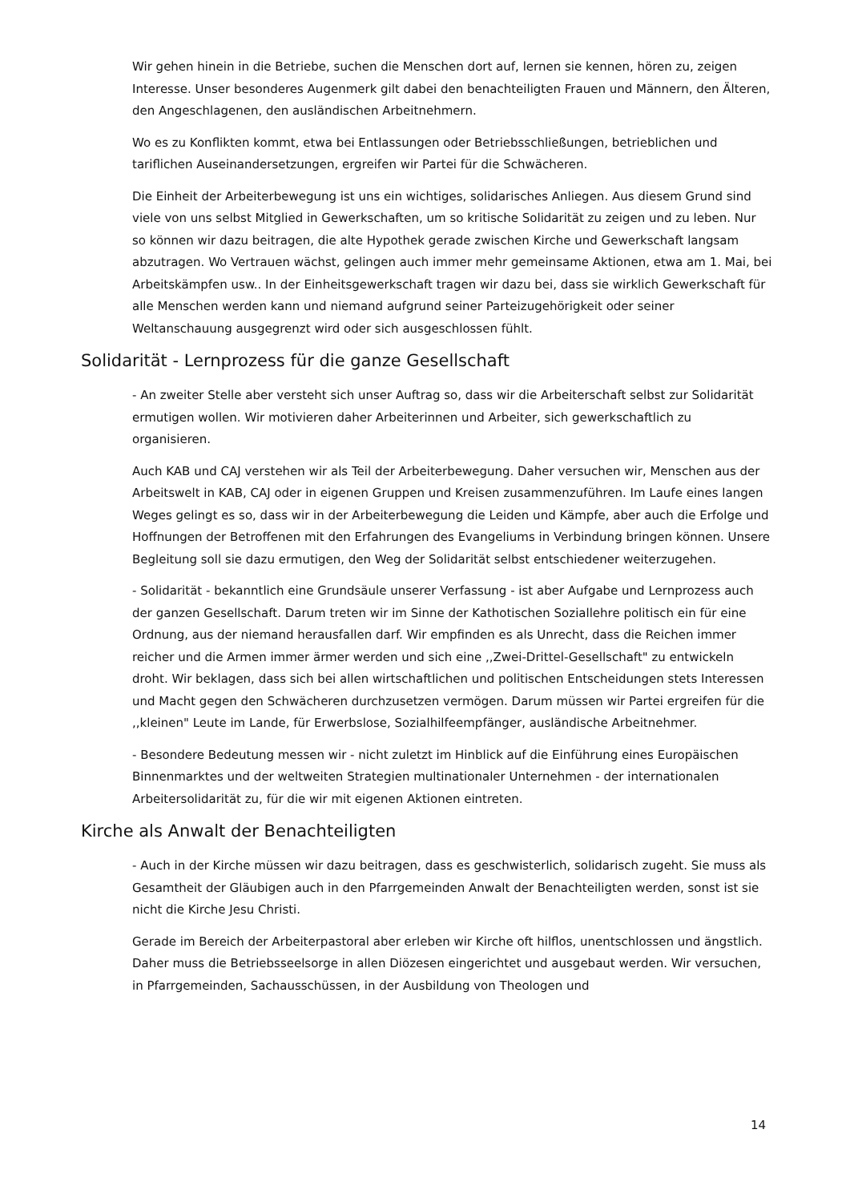Wir gehen hinein in die Betriebe, suchen die Menschen dort auf, lernen sie kennen, hören zu, zeigen Interesse. Unser besonderes Augenmerk gilt dabei den benachteiligten Frauen und Männern, den Älteren, den Angeschlagenen, den ausländischen Arbeitnehmern.
Wo es zu Konflikten kommt, etwa bei Entlassungen oder Betriebsschließungen, betrieblichen und tariflichen Auseinandersetzungen, ergreifen wir Partei für die Schwächeren.
Die Einheit der Arbeiterbewegung ist uns ein wichtiges, solidarisches Anliegen. Aus diesem Grund sind viele von uns selbst Mitglied in Gewerkschaften, um so kritische Solidarität zu zeigen und zu leben. Nur so können wir dazu beitragen, die alte Hypothek gerade zwischen Kirche und Gewerkschaft langsam abzutragen. Wo Vertrauen wächst, gelingen auch immer mehr gemeinsame Aktionen, etwa am 1. Mai, bei Arbeitskämpfen usw.. In der Einheitsgewerkschaft tragen wir dazu bei, dass sie wirklich Gewerkschaft für alle Menschen werden kann und niemand aufgrund seiner Parteizugehörigkeit oder seiner Weltanschauung ausgegrenzt wird oder sich ausgeschlossen fühlt.
Solidarität - Lernprozess für die ganze Gesellschaft
- An zweiter Stelle aber versteht sich unser Auftrag so, dass wir die Arbeiterschaft selbst zur Solidarität ermutigen wollen. Wir motivieren daher Arbeiterinnen und Arbeiter, sich gewerkschaftlich zu organisieren.
Auch KAB und CAJ verstehen wir als Teil der Arbeiterbewegung. Daher versuchen wir, Menschen aus der Arbeitswelt in KAB, CAJ oder in eigenen Gruppen und Kreisen zusammenzuführen. Im Laufe eines langen Weges gelingt es so, dass wir in der Arbeiterbewegung die Leiden und Kämpfe, aber auch die Erfolge und Hoffnungen der Betroffenen mit den Erfahrungen des Evangeliums in Verbindung bringen können. Unsere Begleitung soll sie dazu ermutigen, den Weg der Solidarität selbst entschiedener weiterzugehen.
- Solidarität - bekanntlich eine Grundsäule unserer Verfassung - ist aber Aufgabe und Lernprozess auch der ganzen Gesellschaft. Darum treten wir im Sinne der Kathotischen Soziallehre politisch ein für eine Ordnung, aus der niemand herausfallen darf. Wir empfinden es als Unrecht, dass die Reichen immer reicher und die Armen immer ärmer werden und sich eine ,,Zwei-Drittel-Gesellschaft" zu entwickeln droht. Wir beklagen, dass sich bei allen wirtschaftlichen und politischen Entscheidungen stets Interessen und Macht gegen den Schwächeren durchzusetzen vermögen. Darum müssen wir Partei ergreifen für die ,,kleinen" Leute im Lande, für Erwerbslose, Sozialhilfeempfänger, ausländische Arbeitnehmer.
- Besondere Bedeutung messen wir - nicht zuletzt im Hinblick auf die Einführung eines Europäischen Binnenmarktes und der weltweiten Strategien multinationaler Unternehmen - der internationalen Arbeitersolidarität zu, für die wir mit eigenen Aktionen eintreten.
Kirche als Anwalt der Benachteiligten
- Auch in der Kirche müssen wir dazu beitragen, dass es geschwisterlich, solidarisch zugeht. Sie muss als Gesamtheit der Gläubigen auch in den Pfarrgemeinden Anwalt der Benachteiligten werden, sonst ist sie nicht die Kirche Jesu Christi.
Gerade im Bereich der Arbeiterpastoral aber erleben wir Kirche oft hilflos, unentschlossen und ängstlich. Daher muss die Betriebsseelsorge in allen Diözesen eingerichtet und ausgebaut werden. Wir versuchen, in Pfarrgemeinden, Sachausschüssen, in der Ausbildung von Theologen und
14